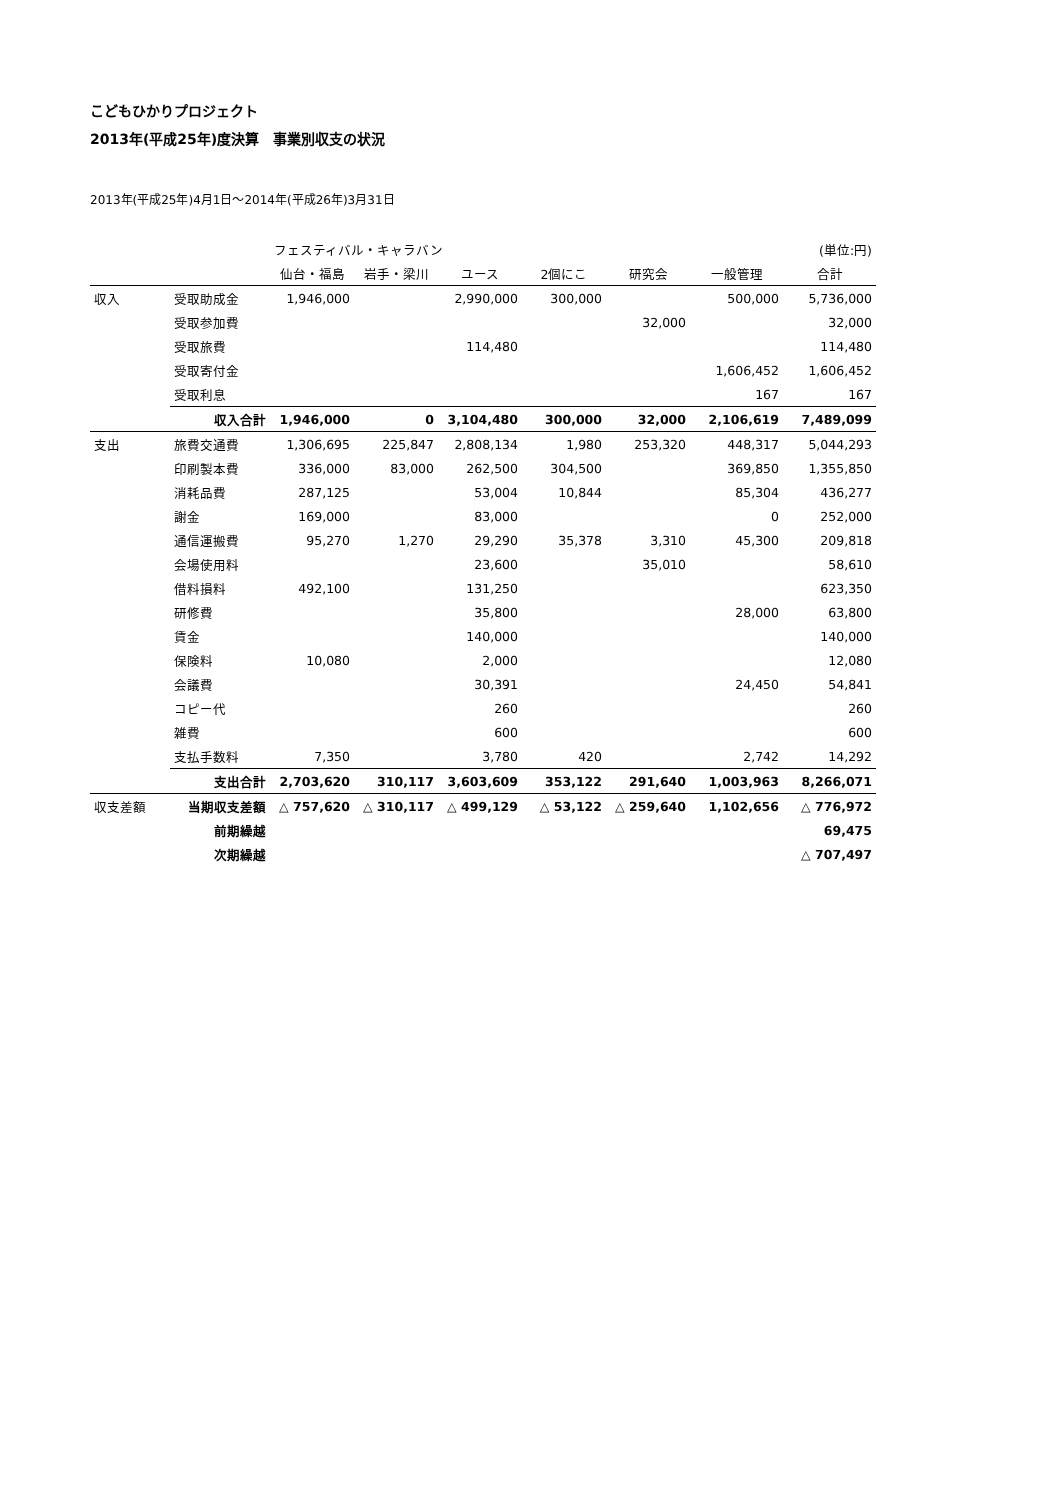こどもひかりプロジェクト
2013年(平成25年)度決算　事業別収支の状況
2013年(平成25年)4月1日～2014年(平成26年)3月31日
| | | フェスティバル・キャラバン | | | | | | (単位:円) |
| --- | --- | --- | --- | --- | --- | --- | --- | --- |
| | | 仙台・福島 | 岩手・梁川 | ユース | 2個にこ | 研究会 | 一般管理 | 合計 |
| 収入 | 受取助成金 | 1,946,000 | | 2,990,000 | 300,000 | | 500,000 | 5,736,000 |
| | 受取参加費 | | | | | 32,000 | | 32,000 |
| | 受取旅費 | | | 114,480 | | | | 114,480 |
| | 受取寄付金 | | | | | | 1,606,452 | 1,606,452 |
| | 受取利息 | | | | | | 167 | 167 |
| | 収入合計 | 1,946,000 | 0 | 3,104,480 | 300,000 | 32,000 | 2,106,619 | 7,489,099 |
| 支出 | 旅費交通費 | 1,306,695 | 225,847 | 2,808,134 | 1,980 | 253,320 | 448,317 | 5,044,293 |
| | 印刷製本費 | 336,000 | 83,000 | 262,500 | 304,500 | | 369,850 | 1,355,850 |
| | 消耗品費 | 287,125 | | 53,004 | 10,844 | | 85,304 | 436,277 |
| | 謝金 | 169,000 | | 83,000 | | | 0 | 252,000 |
| | 通信運搬費 | 95,270 | 1,270 | 29,290 | 35,378 | 3,310 | 45,300 | 209,818 |
| | 会場使用料 | | | 23,600 | | 35,010 | | 58,610 |
| | 借料損料 | 492,100 | | 131,250 | | | | 623,350 |
| | 研修費 | | | 35,800 | | | 28,000 | 63,800 |
| | 賃金 | | | 140,000 | | | | 140,000 |
| | 保険料 | 10,080 | | 2,000 | | | | 12,080 |
| | 会議費 | | | 30,391 | | | 24,450 | 54,841 |
| | コピー代 | | | 260 | | | | 260 |
| | 雑費 | | | 600 | | | | 600 |
| | 支払手数料 | 7,350 | | 3,780 | 420 | | 2,742 | 14,292 |
| | 支出合計 | 2,703,620 | 310,117 | 3,603,609 | 353,122 | 291,640 | 1,003,963 | 8,266,071 |
| 収支差額 | 当期収支差額 | △ 757,620 | △ 310,117 | △ 499,129 | △ 53,122 | △ 259,640 | 1,102,656 | △ 776,972 |
| | 前期繰越 | | | | | | | 69,475 |
| | 次期繰越 | | | | | | | △ 707,497 |